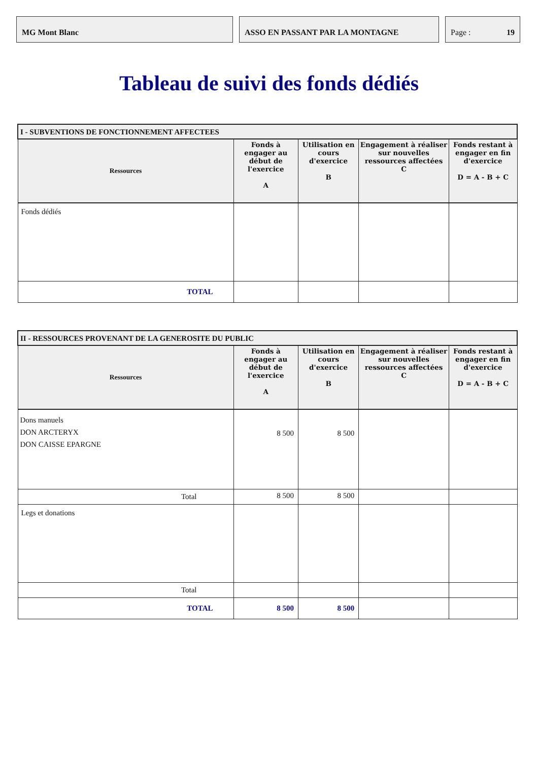MG Mont Blanc ASSO EN PASSANT PAR LA MONTAGNE Page : 19
Tableau de suivi des fonds dédiés
| I - SUBVENTIONS DE FONCTIONNEMENT AFFECTEES | | | | |
| Ressources | Fonds à engager au début de l'exercice A | Utilisation en cours d'exercice B | Engagement à réaliser sur nouvelles ressources affectées C | Fonds restant à engager en fin d'exercice D = A - B + C |
| Fonds dédiés | | | | |
| TOTAL | | | | |
| II - RESSOURCES PROVENANT DE LA GENEROSITE DU PUBLIC | | | | |
| Ressources | Fonds à engager au début de l'exercice A | Utilisation en cours d'exercice B | Engagement à réaliser sur nouvelles ressources affectées C | Fonds restant à engager en fin d'exercice D = A - B + C |
| Dons manuels DON ARCTERYX DON CAISSE EPARGNE | 8 500 | 8 500 | | |
| Total | 8 500 | 8 500 | | |
| Legs et donations | | | | |
| Total | | | | |
| TOTAL | 8 500 | 8 500 | | |